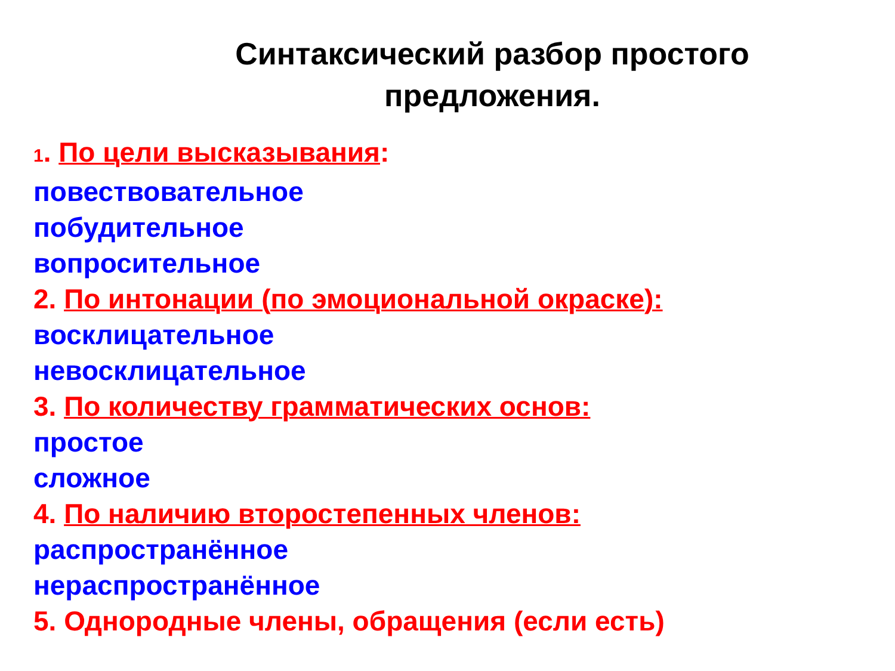Синтаксический разбор простого предложения.
1. По цели высказывания:
повествовательное
побудительное
вопросительное
2. По интонации (по эмоциональной окраске):
восклицательное
невосклицательное
3. По количеству грамматических основ:
простое
сложное
4. По наличию второстепенных членов:
распространённое
нераспространённое
5. Однородные члены, обращения (если есть)